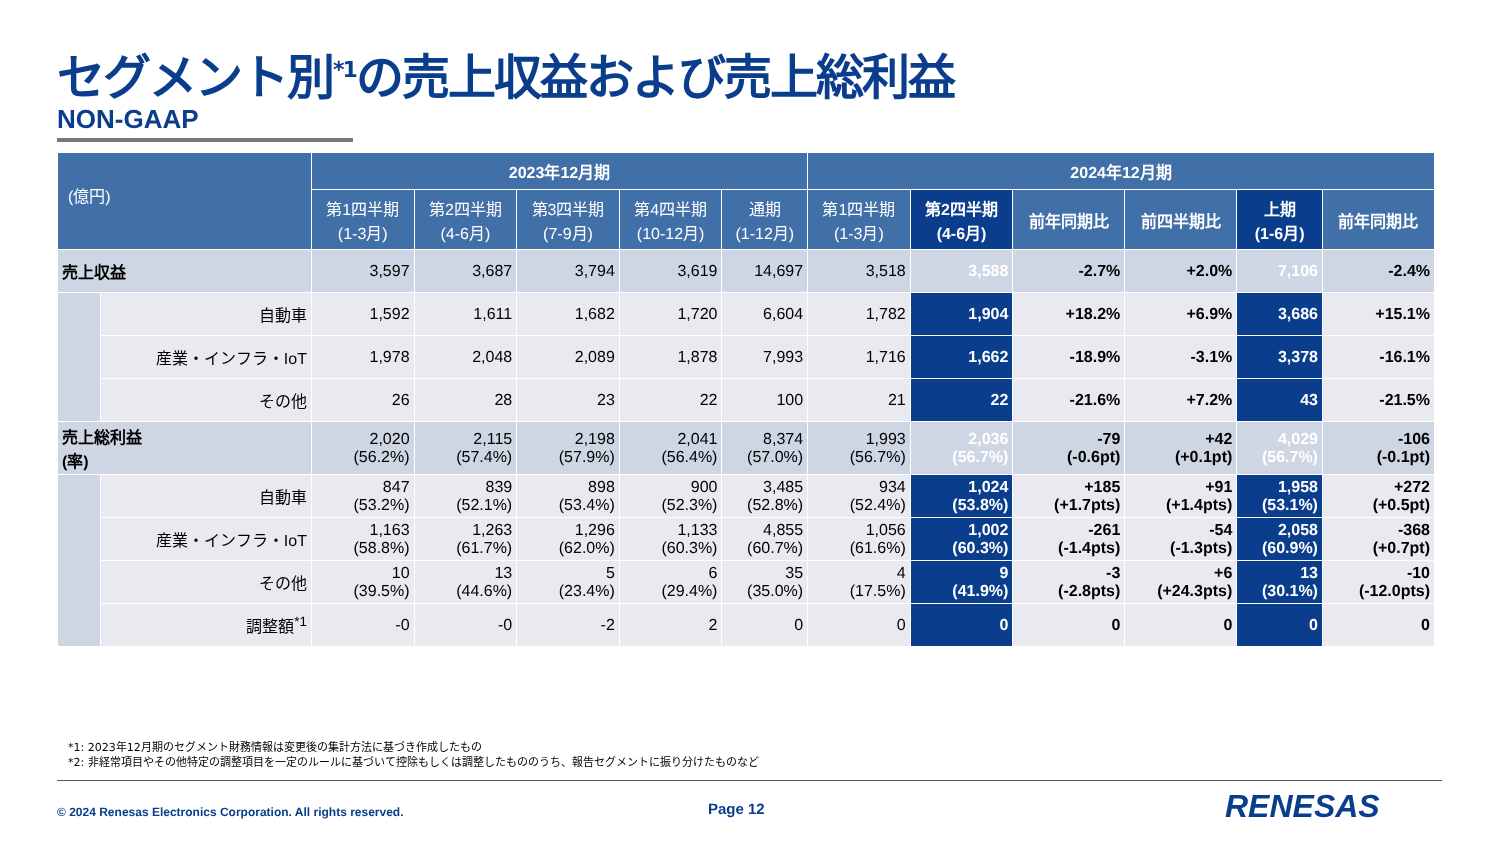セグメント別<sup>*1</sup>の売上収益および売上総利益
NON-GAAP
| (億円) | | 2023年12月期 | | | | | 2024年12月期 | | | | | |
| --- | --- | --- | --- | --- | --- | --- | --- | --- | --- | --- | --- | --- |
| | | 第1四半期 (1-3月) | 第2四半期 (4-6月) | 第3四半期 (7-9月) | 第4四半期 (10-12月) | 通期 (1-12月) | 第1四半期 (1-3月) | 第2四半期 (4-6月) | 前年同期比 | 前四半期比 | 上期 (1-6月) | 前年同期比 |
| 売上収益 | | 3,597 | 3,687 | 3,794 | 3,619 | 14,697 | 3,518 | 3,588 | -2.7% | +2.0% | 7,106 | -2.4% |
| | 自動車 | 1,592 | 1,611 | 1,682 | 1,720 | 6,604 | 1,782 | 1,904 | +18.2% | +6.9% | 3,686 | +15.1% |
| | 産業・インフラ・IoT | 1,978 | 2,048 | 2,089 | 1,878 | 7,993 | 1,716 | 1,662 | -18.9% | -3.1% | 3,378 | -16.1% |
| | その他 | 26 | 28 | 23 | 22 | 100 | 21 | 22 | -21.6% | +7.2% | 43 | -21.5% |
| 売上総利益 (率) | | 2,020 (56.2%) | 2,115 (57.4%) | 2,198 (57.9%) | 2,041 (56.4%) | 8,374 (57.0%) | 1,993 (56.7%) | 2,036 (56.7%) | -79 (-0.6pt) | +42 (+0.1pt) | 4,029 (56.7%) | -106 (-0.1pt) |
| | 自動車 | 847 (53.2%) | 839 (52.1%) | 898 (53.4%) | 900 (52.3%) | 3,485 (52.8%) | 934 (52.4%) | 1,024 (53.8%) | +185 (+1.7pts) | +91 (+1.4pts) | 1,958 (53.1%) | +272 (+0.5pt) |
| | 産業・インフラ・IoT | 1,163 (58.8%) | 1,263 (61.7%) | 1,296 (62.0%) | 1,133 (60.3%) | 4,855 (60.7%) | 1,056 (61.6%) | 1,002 (60.3%) | -261 (-1.4pts) | -54 (-1.3pts) | 2,058 (60.9%) | -368 (+0.7pt) |
| | その他 | 10 (39.5%) | 13 (44.6%) | 5 (23.4%) | 6 (29.4%) | 35 (35.0%) | 4 (17.5%) | 9 (41.9%) | -3 (-2.8pts) | +6 (+24.3pts) | 13 (30.1%) | -10 (-12.0pts) |
| | 調整額<sup>*1</sup> | -0 | -0 | -2 | 2 | 0 | 0 | 0 | 0 | 0 | 0 | 0 |
*1: 2023年12月期のセグメント財務情報は変更後の集計方法に基づき作成したもの
*2: 非経常項目やその他特定の調整項目を一定のルールに基づいて控除もしくは調整したもののうち、報告セグメントに振り分けたものなど
© 2024 Renesas Electronics Corporation. All rights reserved.
Page 12 RENESAS